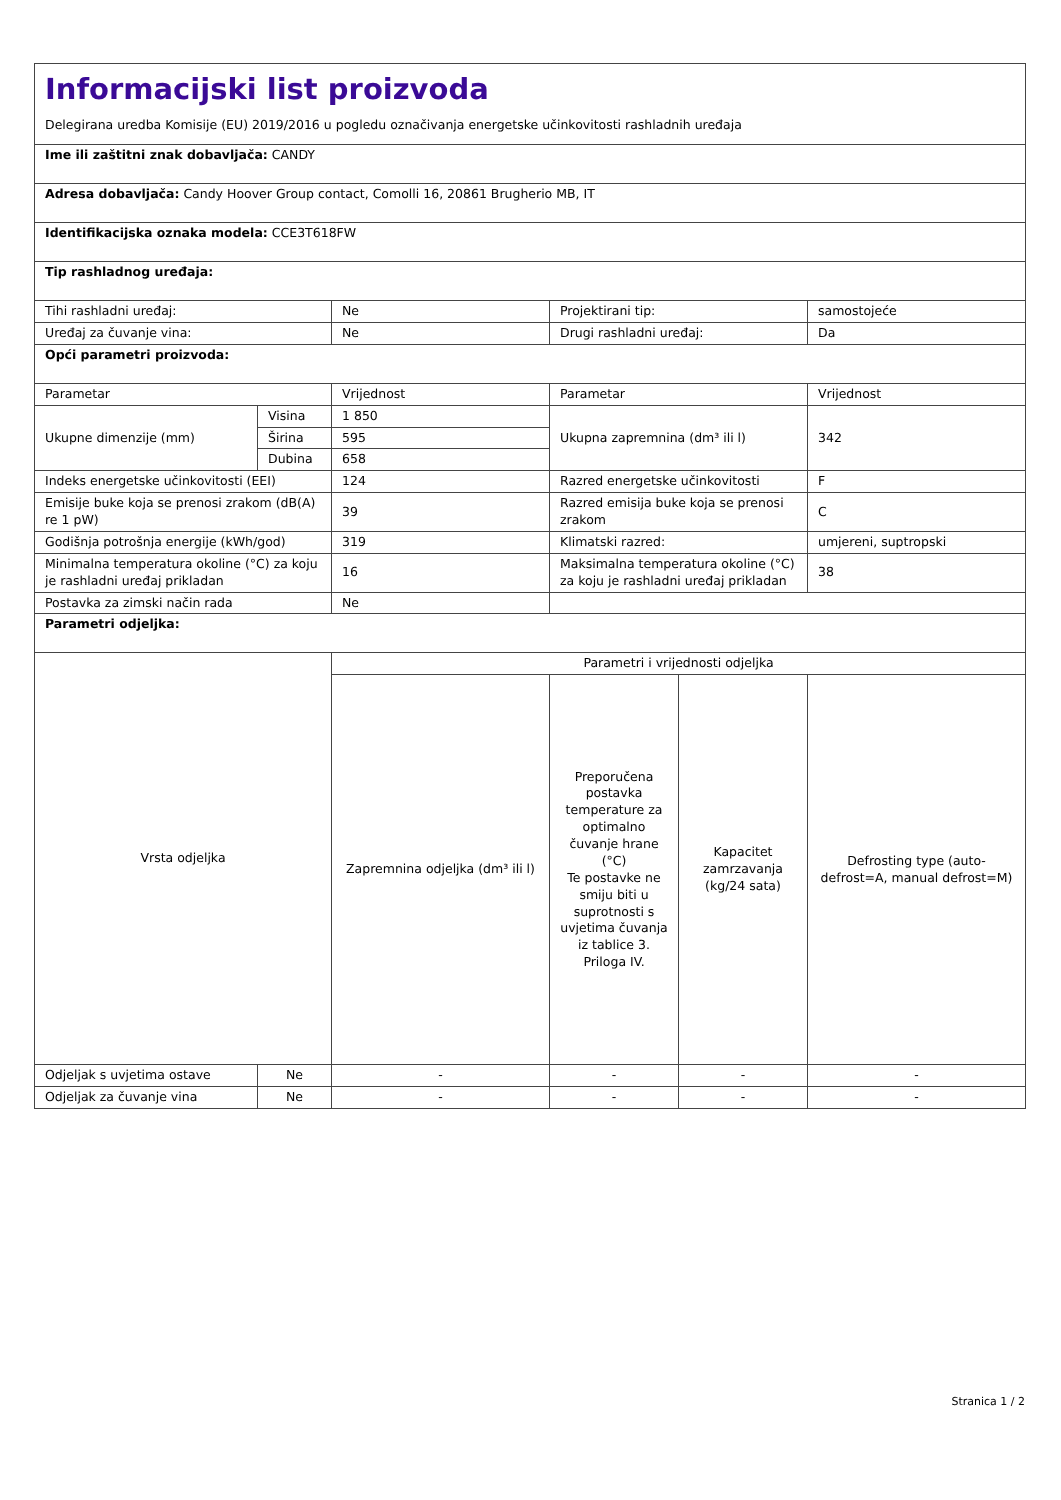| Informacijski list proizvoda Delegirana uredba Komisije (EU) 2019/2016 u pogledu označivanja energetske učinkovitosti rashladnih uređaja | | | | | |
| Ime ili zaštitni znak dobavljača: CANDY | | | | | |
| Adresa dobavljača: Candy Hoover Group contact, Comolli 16, 20861 Brugherio MB, IT | | | | | |
| Identifikacijska oznaka modela: CCE3T618FW | | | | | |
| Tip rashladnog uređaja: | | | | | |
| Tihi rashladni uređaj: | | Ne | Projektirani tip: | | samostojeće |
| Uređaj za čuvanje vina: | | Ne | Drugi rashladni uređaj: | | Da |
| Opći parametri proizvoda: | | | | | |
| Parametar | | Vrijednost | Parametar | | Vrijednost |
| Ukupne dimenzije (mm) | Visina | 1 850 | Ukupna zapremnina (dm³ ili l) | | 342 |
| | Širina | 595 | | | |
| | Dubina | 658 | | | |
| Indeks energetske učinkovitosti (EEI) | | 124 | Razred energetske učinkovitosti | | F |
| Emisije buke koja se prenosi zrakom (dB(A) re 1 pW) | | 39 | Razred emisija buke koja se prenosi zrakom | | C |
| Godišnja potrošnja energije (kWh/god) | | 319 | Klimatski razred: | | umjereni, suptropski |
| Minimalna temperatura okoline (°C) za koju je rashladni uređaj prikladan | | 16 | Maksimalna temperatura okoline (°C) za koju je rashladni uređaj prikladan | | 38 |
| Postavka za zimski način rada | | Ne | | | |
| Parametri odjeljka: | | | | | |
| Vrsta odjeljka | | Parametri i vrijednosti odjeljka | | | |
| | | Zapremnina odjeljka (dm³ ili l) | Preporučena postavka temperature za optimalno čuvanje hrane (°C) Te postavke ne smiju biti u suprotnosti s uvjetima čuvanja iz tablice 3. Priloga IV. | Kapacitet zamrzavanja (kg/24 sata) | Defrosting type (auto-defrost=A, manual defrost=M) |
| Odjeljak s uvjetima ostave | Ne | - | - | - | - |
| Odjeljak za čuvanje vina | Ne | - | - | - | - |
Stranica 1 / 2